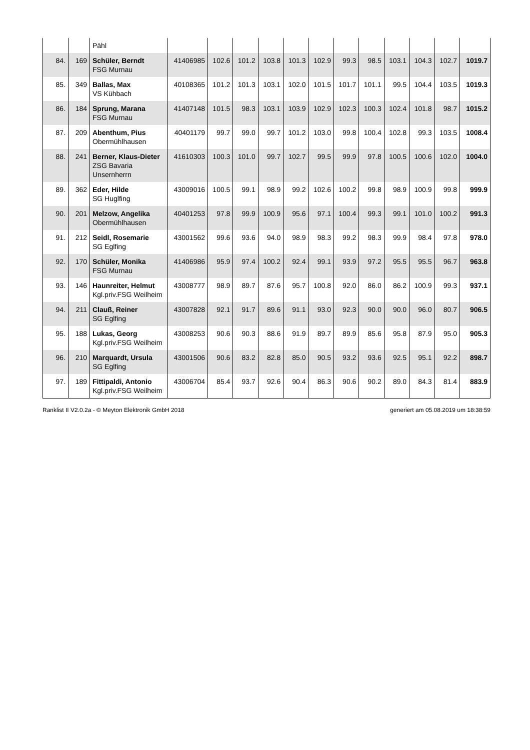| | | Pähl | | | | | | | | | | | | |
| 84. | 169 | Schüler, Berndt FSG Murnau | 41406985 | 102.6 | 101.2 | 103.8 | 101.3 | 102.9 | 99.3 | 98.5 | 103.1 | 104.3 | 102.7 | 1019.7 |
| 85. | 349 | Ballas, Max VS Kühbach | 40108365 | 101.2 | 101.3 | 103.1 | 102.0 | 101.5 | 101.7 | 101.1 | 99.5 | 104.4 | 103.5 | 1019.3 |
| 86. | 184 | Sprung, Marana FSG Murnau | 41407148 | 101.5 | 98.3 | 103.1 | 103.9 | 102.9 | 102.3 | 100.3 | 102.4 | 101.8 | 98.7 | 1015.2 |
| 87. | 209 | Abenthum, Pius Obermühlhausen | 40401179 | 99.7 | 99.0 | 99.7 | 101.2 | 103.0 | 99.8 | 100.4 | 102.8 | 99.3 | 103.5 | 1008.4 |
| 88. | 241 | Berner, Klaus-Dieter ZSG Bavaria Unsernherrn | 41610303 | 100.3 | 101.0 | 99.7 | 102.7 | 99.5 | 99.9 | 97.8 | 100.5 | 100.6 | 102.0 | 1004.0 |
| 89. | 362 | Eder, Hilde SG Huglfing | 43009016 | 100.5 | 99.1 | 98.9 | 99.2 | 102.6 | 100.2 | 99.8 | 98.9 | 100.9 | 99.8 | 999.9 |
| 90. | 201 | Melzow, Angelika Obermühlhausen | 40401253 | 97.8 | 99.9 | 100.9 | 95.6 | 97.1 | 100.4 | 99.3 | 99.1 | 101.0 | 100.2 | 991.3 |
| 91. | 212 | Seidl, Rosemarie SG Eglfing | 43001562 | 99.6 | 93.6 | 94.0 | 98.9 | 98.3 | 99.2 | 98.3 | 99.9 | 98.4 | 97.8 | 978.0 |
| 92. | 170 | Schüler, Monika FSG Murnau | 41406986 | 95.9 | 97.4 | 100.2 | 92.4 | 99.1 | 93.9 | 97.2 | 95.5 | 95.5 | 96.7 | 963.8 |
| 93. | 146 | Haunreiter, Helmut Kgl.priv.FSG Weilheim | 43008777 | 98.9 | 89.7 | 87.6 | 95.7 | 100.8 | 92.0 | 86.0 | 86.2 | 100.9 | 99.3 | 937.1 |
| 94. | 211 | Clauß, Reiner SG Eglfing | 43007828 | 92.1 | 91.7 | 89.6 | 91.1 | 93.0 | 92.3 | 90.0 | 90.0 | 96.0 | 80.7 | 906.5 |
| 95. | 188 | Lukas, Georg Kgl.priv.FSG Weilheim | 43008253 | 90.6 | 90.3 | 88.6 | 91.9 | 89.7 | 89.9 | 85.6 | 95.8 | 87.9 | 95.0 | 905.3 |
| 96. | 210 | Marquardt, Ursula SG Eglfing | 43001506 | 90.6 | 83.2 | 82.8 | 85.0 | 90.5 | 93.2 | 93.6 | 92.5 | 95.1 | 92.2 | 898.7 |
| 97. | 189 | Fittipaldi, Antonio Kgl.priv.FSG Weilheim | 43006704 | 85.4 | 93.7 | 92.6 | 90.4 | 86.3 | 90.6 | 90.2 | 89.0 | 84.3 | 81.4 | 883.9 |
Ranklist II V2.0.2a - © Meyton Elektronik GmbH 2018 generiert am 05.08.2019 um 18:38:59